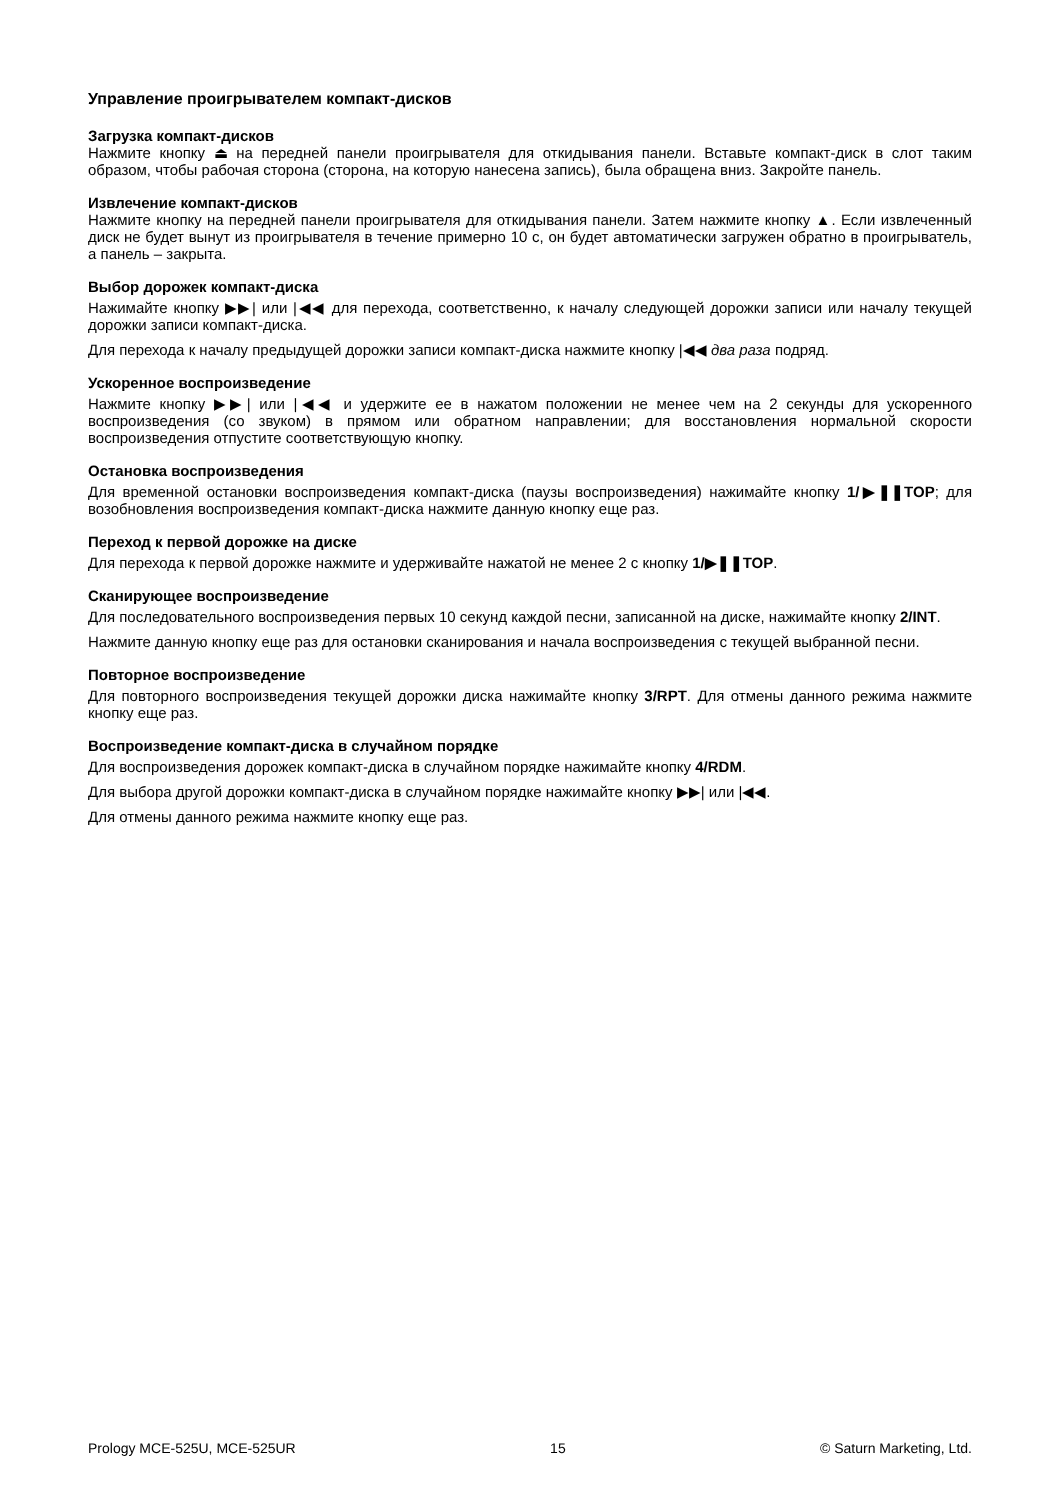Управление проигрывателем компакт-дисков
Загрузка компакт-дисков
Нажмите кнопку ⏏ на передней панели проигрывателя для откидывания панели. Вставьте компакт-диск в слот таким образом, чтобы рабочая сторона (сторона, на которую нанесена запись), была обращена вниз. Закройте панель.
Извлечение компакт-дисков
Нажмите кнопку на передней панели проигрывателя для откидывания панели. Затем нажмите кнопку ▲. Если извлеченный диск не будет вынут из проигрывателя в течение примерно 10 с, он будет автоматически загружен обратно в проигрыватель, а панель – закрыта.
Выбор дорожек компакт-диска
Нажимайте кнопку ▶▶| или |◀◀ для перехода, соответственно, к началу следующей дорожки записи или началу текущей дорожки записи компакт-диска.
Для перехода к началу предыдущей дорожки записи компакт-диска нажмите кнопку |◀◀ два раза подряд.
Ускоренное воспроизведение
Нажмите кнопку ▶▶| или |◀◀ и удержите ее в нажатом положении не менее чем на 2 секунды для ускоренного воспроизведения (со звуком) в прямом или обратном направлении; для восстановления нормальной скорости воспроизведения отпустите соответствующую кнопку.
Остановка воспроизведения
Для временной остановки воспроизведения компакт-диска (паузы воспроизведения) нажимайте кнопку 1/▶❚❚TOP; для возобновления воспроизведения компакт-диска нажмите данную кнопку еще раз.
Переход к первой дорожке на диске
Для перехода к первой дорожке нажмите и удерживайте нажатой не менее 2 с кнопку 1/▶❚❚TOP.
Сканирующее воспроизведение
Для последовательного воспроизведения первых 10 секунд каждой песни, записанной на диске, нажимайте кнопку 2/INT.
Нажмите данную кнопку еще раз для остановки сканирования и начала воспроизведения с текущей выбранной песни.
Повторное воспроизведение
Для повторного воспроизведения текущей дорожки диска нажимайте кнопку 3/RPT. Для отмены данного режима нажмите кнопку еще раз.
Воспроизведение компакт-диска в случайном порядке
Для воспроизведения дорожек компакт-диска в случайном порядке нажимайте кнопку 4/RDM.
Для выбора другой дорожки компакт-диска в случайном порядке нажимайте кнопку ▶▶| или |◀◀.
Для отмены данного режима нажмите кнопку еще раз.
Prology MCE-525U, MCE-525UR 15 © Saturn Marketing, Ltd.